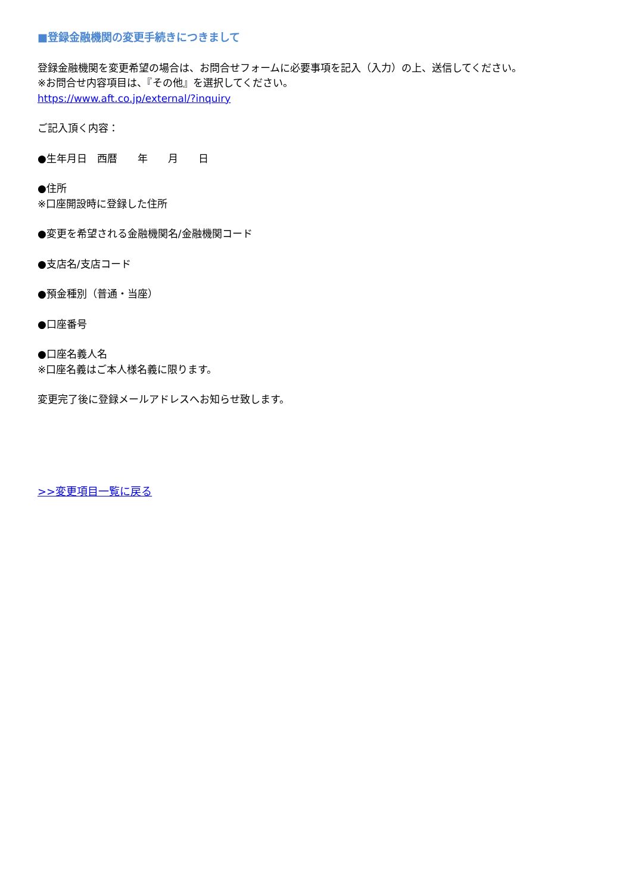■登録金融機関の変更手続きにつきまして
登録金融機関を変更希望の場合は、お問合せフォームに必要事項を記入（入力）の上、送信してください。
※お問合せ内容項目は、『その他』を選択してください。
https://www.aft.co.jp/external/?inquiry
ご記入頂く内容：
●生年月日　西暦　　年　　月　　日
●住所
※口座開設時に登録した住所
●変更を希望される金融機関名/金融機関コード
●支店名/支店コード
●預金種別（普通・当座）
●口座番号
●口座名義人名
※口座名義はご本人様名義に限ります。
変更完了後に登録メールアドレスへお知らせ致します。
>>変更項目一覧に戻る